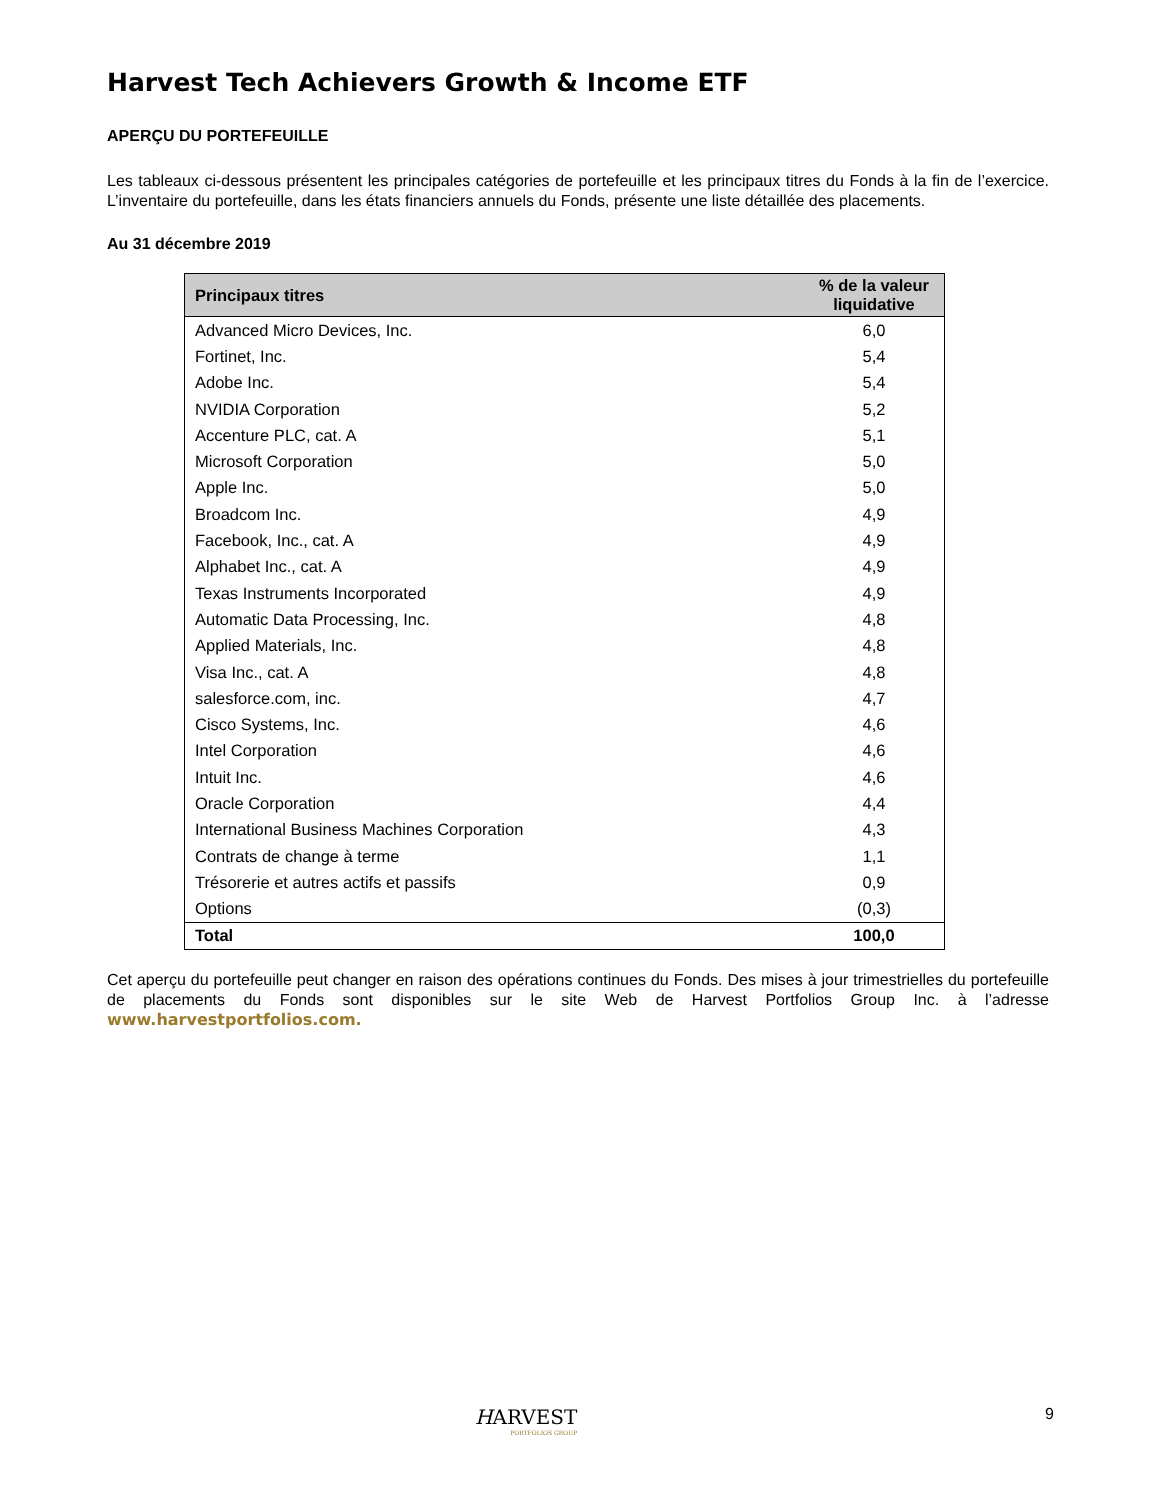Harvest Tech Achievers Growth & Income ETF
APERÇU DU PORTEFEUILLE
Les tableaux ci-dessous présentent les principales catégories de portefeuille et les principaux titres du Fonds à la fin de l’exercice. L’inventaire du portefeuille, dans les états financiers annuels du Fonds, présente une liste détaillée des placements.
Au 31 décembre 2019
| Principaux titres | % de la valeur liquidative |
| --- | --- |
| Advanced Micro Devices, Inc. | 6,0 |
| Fortinet, Inc. | 5,4 |
| Adobe Inc. | 5,4 |
| NVIDIA Corporation | 5,2 |
| Accenture PLC, cat. A | 5,1 |
| Microsoft Corporation | 5,0 |
| Apple Inc. | 5,0 |
| Broadcom Inc. | 4,9 |
| Facebook, Inc., cat. A | 4,9 |
| Alphabet Inc., cat. A | 4,9 |
| Texas Instruments Incorporated | 4,9 |
| Automatic Data Processing, Inc. | 4,8 |
| Applied Materials, Inc. | 4,8 |
| Visa Inc., cat. A | 4,8 |
| salesforce.com, inc. | 4,7 |
| Cisco Systems, Inc. | 4,6 |
| Intel Corporation | 4,6 |
| Intuit Inc. | 4,6 |
| Oracle Corporation | 4,4 |
| International Business Machines Corporation | 4,3 |
| Contrats de change à terme | 1,1 |
| Trésorerie et autres actifs et passifs | 0,9 |
| Options | (0,3) |
| Total | 100,0 |
Cet aperçu du portefeuille peut changer en raison des opérations continues du Fonds. Des mises à jour trimestrielles du portefeuille de placements du Fonds sont disponibles sur le site Web de Harvest Portfolios Group Inc. à l’adresse www.harvestportfolios.com.
HARVEST
PORTFOLIOS GROUP
9